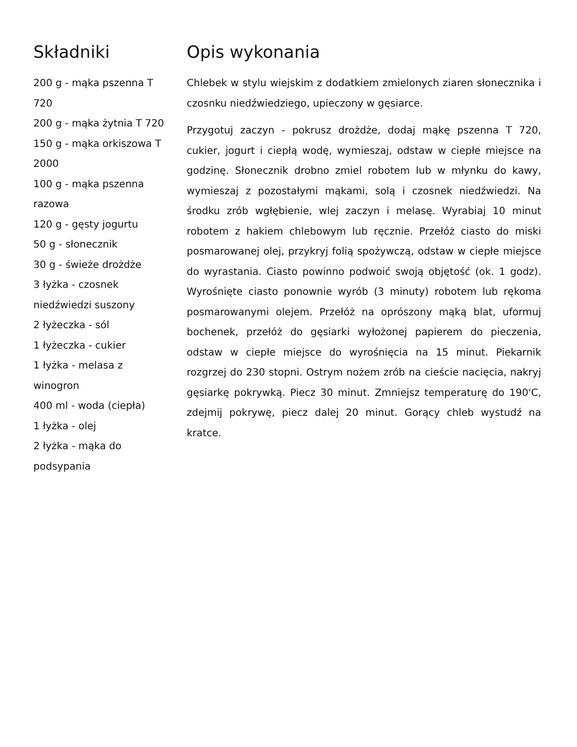Składniki
200 g - mąka pszenna T 720
200 g - mąka żytnia T 720
150 g - mąka orkiszowa T 2000
100 g - mąka pszenna razowa
120 g - gęsty jogurtu
50 g - słonecznik
30 g - świeże drożdże
3 łyżka - czosnek niedźwiedzi suszony
2 łyżeczka - sól
1 łyżeczka - cukier
1 łyżka - melasa z winogron
400 ml - woda (ciepła)
1 łyżka - olej
2 łyżka - mąka do podsypania
Opis wykonania
Chlebek w stylu wiejskim z dodatkiem zmielonych ziaren słonecznika i czosnku niedźwiedziego, upieczony w gęsiarce.
Przygotuj zaczyn - pokrusz drożdże, dodaj mąkę pszenna T 720, cukier, jogurt i ciepłą wodę, wymieszaj, odstaw w ciepłe miejsce na godzinę. Słonecznik drobno zmiel robotem lub w młynku do kawy, wymieszaj z pozostałymi mąkami, solą i czosnek niedźwiedzi. Na środku zrób wgłębienie, wlej zaczyn i melasę. Wyrabiaj 10 minut robotem z hakiem chlebowym lub ręcznie. Przełóż ciasto do miski posmarowanej olej, przykryj folią spożywczą, odstaw w ciepłe miejsce do wyrastania. Ciasto powinno podwoić swoją objętość (ok. 1 godz). Wyrośnięte ciasto ponownie wyrób (3 minuty) robotem lub rękoma posmarowanymi olejem. Przełóż na oprószony mąką blat, uformuj bochenek, przełóż do gęsiarki wyłożonej papierem do pieczenia, odstaw w ciepłe miejsce do wyrośnięcia na 15 minut. Piekarnik rozgrzej do 230 stopni. Ostrym nożem zrób na cieście nacięcia, nakryj gęsiarkę pokrywką. Piecz 30 minut. Zmniejsz temperaturę do 190'C, zdejmij pokrywę, piecz dalej 20 minut. Gorący chleb wystudź na kratce.